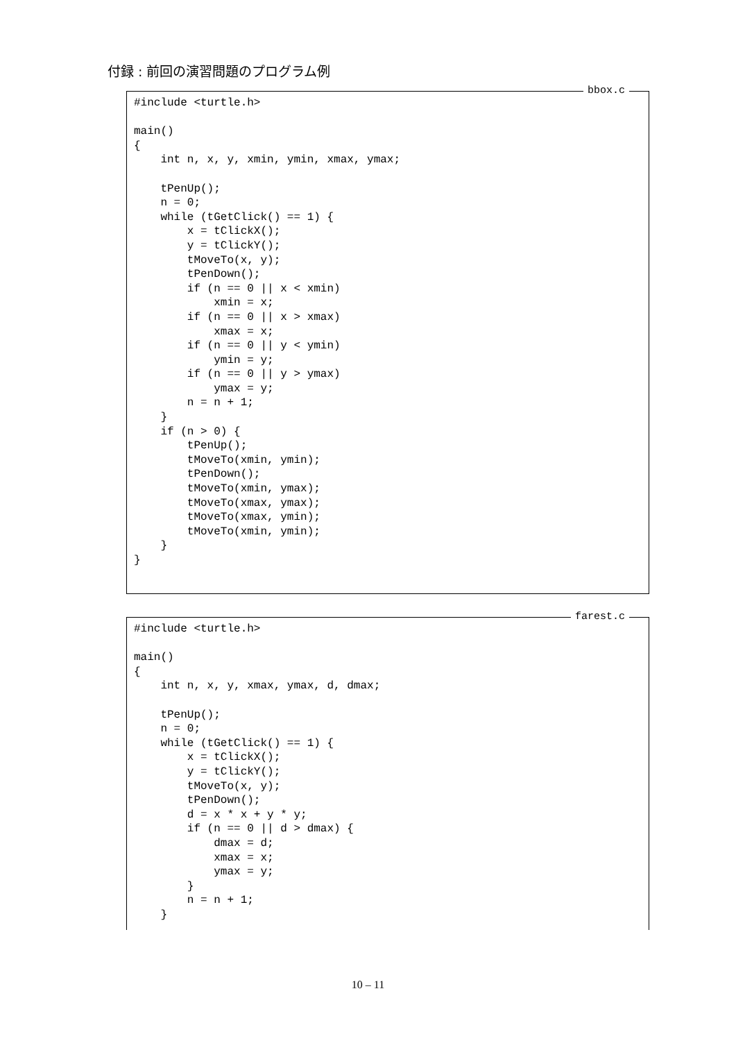付録 : 前回の演習問題のプログラム例
bbox.c
#include <turtle.h>

main()
{
    int n, x, y, xmin, ymin, xmax, ymax;

    tPenUp();
    n = 0;
    while (tGetClick() == 1) {
        x = tClickX();
        y = tClickY();
        tMoveTo(x, y);
        tPenDown();
        if (n == 0 || x < xmin)
            xmin = x;
        if (n == 0 || x > xmax)
            xmax = x;
        if (n == 0 || y < ymin)
            ymin = y;
        if (n == 0 || y > ymax)
            ymax = y;
        n = n + 1;
    }
    if (n > 0) {
        tPenUp();
        tMoveTo(xmin, ymin);
        tPenDown();
        tMoveTo(xmin, ymax);
        tMoveTo(xmax, ymax);
        tMoveTo(xmax, ymin);
        tMoveTo(xmin, ymin);
    }
}
farest.c
#include <turtle.h>

main()
{
    int n, x, y, xmax, ymax, d, dmax;

    tPenUp();
    n = 0;
    while (tGetClick() == 1) {
        x = tClickX();
        y = tClickY();
        tMoveTo(x, y);
        tPenDown();
        d = x * x + y * y;
        if (n == 0 || d > dmax) {
            dmax = d;
            xmax = x;
            ymax = y;
        }
        n = n + 1;
    }
10 – 11